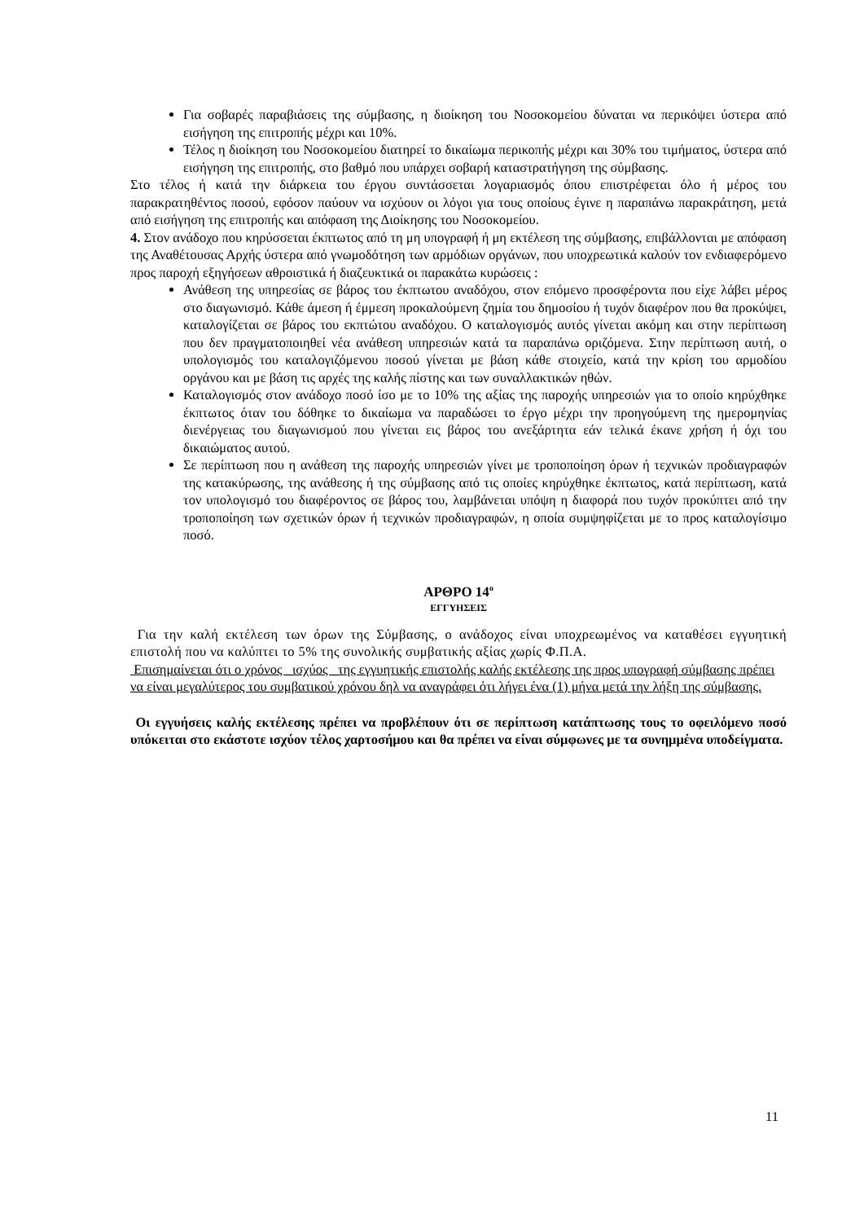Για σοβαρές παραβιάσεις της σύμβασης, η διοίκηση του Νοσοκομείου δύναται να περικόψει ύστερα από εισήγηση της επιτροπής μέχρι και 10%.
Τέλος η διοίκηση του Νοσοκομείου διατηρεί το δικαίωμα περικοπής μέχρι και 30% του τιμήματος, ύστερα από εισήγηση της επιτροπής, στο βαθμό που υπάρχει σοβαρή καταστρατήγηση της σύμβασης.
Στο τέλος ή κατά την διάρκεια του έργου συντάσσεται λογαριασμός όπου επιστρέφεται όλο ή μέρος του παρακρατηθέντος ποσού, εφόσον παύουν να ισχύουν οι λόγοι για τους οποίους έγινε η παραπάνω παρακράτηση, μετά από εισήγηση της επιτροπής και απόφαση της Διοίκησης του Νοσοκομείου.
4. Στον ανάδοχο που κηρύσσεται έκπτωτος από τη μη υπογραφή ή μη εκτέλεση της σύμβασης, επιβάλλονται με απόφαση της Αναθέτουσας Αρχής ύστερα από γνωμοδότηση των αρμόδιων οργάνων, που υποχρεωτικά καλούν τον ενδιαφερόμενο προς παροχή εξηγήσεων αθροιστικά ή διαζευκτικά οι παρακάτω κυρώσεις :
Ανάθεση της υπηρεσίας σε βάρος του έκπτωτου αναδόχου, στον επόμενο προσφέροντα που είχε λάβει μέρος στο διαγωνισμό. Κάθε άμεση ή έμμεση προκαλούμενη ζημία του δημοσίου ή τυχόν διαφέρον που θα προκύψει, καταλογίζεται σε βάρος του εκπτώτου αναδόχου. Ο καταλογισμός αυτός γίνεται ακόμη και στην περίπτωση που δεν πραγματοποιηθεί νέα ανάθεση υπηρεσιών κατά τα παραπάνω οριζόμενα. Στην περίπτωση αυτή, ο υπολογισμός του καταλογιζόμενου ποσού γίνεται με βάση κάθε στοιχείο, κατά την κρίση του αρμοδίου οργάνου και με βάση τις αρχές της καλής πίστης και των συναλλακτικών ηθών.
Καταλογισμός στον ανάδοχο ποσό ίσο με το 10% της αξίας της παροχής υπηρεσιών για το οποίο κηρύχθηκε έκπτωτος όταν του δόθηκε το δικαίωμα να παραδώσει το έργο μέχρι την προηγούμενη της ημερομηνίας διενέργειας του διαγωνισμού που γίνεται εις βάρος του ανεξάρτητα εάν τελικά έκανε χρήση ή όχι του δικαιώματος αυτού.
Σε περίπτωση που η ανάθεση της παροχής υπηρεσιών γίνει με τροποποίηση όρων ή τεχνικών προδιαγραφών της κατακύρωσης, της ανάθεσης ή της σύμβασης από τις οποίες κηρύχθηκε έκπτωτος, κατά περίπτωση, κατά τον υπολογισμό του διαφέροντος σε βάρος του, λαμβάνεται υπόψη η διαφορά που τυχόν προκύπτει από την τροποποίηση των σχετικών όρων ή τεχνικών προδιαγραφών, η οποία συμψηφίζεται με το προς καταλογίσιμο ποσό.
ΑΡΘΡΟ 14<sup>ο</sup>
ΕΓΓΥΗΣΕΙΣ
Για την καλή εκτέλεση των όρων της Σύμβασης, ο ανάδοχος είναι υποχρεωμένος να καταθέσει εγγυητική επιστολή που να καλύπτει το 5% της συνολικής συμβατικής αξίας χωρίς Φ.Π.Α.
Επισημαίνεται ότι ο χρόνος _ισχύος _της εγγυητικής επιστολής καλής εκτέλεσης της προς υπογραφή σύμβασης πρέπει να είναι μεγαλύτερος του συμβατικού χρόνου δηλ να αναγράφει ότι λήγει ένα (1) μήνα μετά την λήξη της σύμβασης.
Οι εγγυήσεις καλής εκτέλεσης πρέπει να προβλέπουν ότι σε περίπτωση κατάπτωσης τους το οφειλόμενο ποσό υπόκειται στο εκάστοτε ισχύον τέλος χαρτοσήμου και θα πρέπει να είναι σύμφωνες με τα συνημμένα υποδείγματα.
11